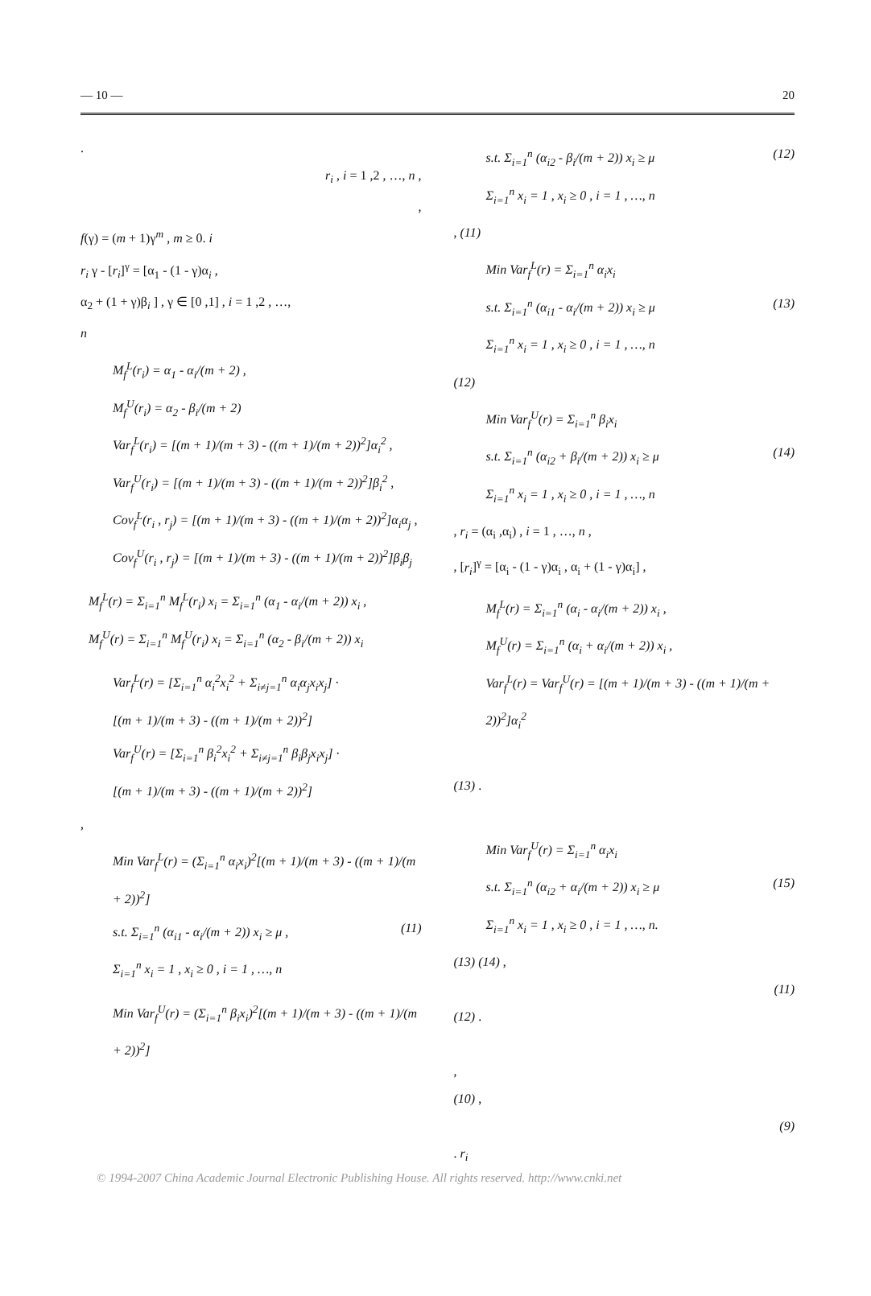— 10 — 20
.
r<sub>i</sub> , i = 1 ,2 , …, n ,
,
f(γ) = (m + 1)γ<sup>m</sup> , m ≥ 0. i
r<sub>i</sub> γ - [r<sub>i</sub>]<sup>γ</sup> = [α<sub>1</sub> - (1 - γ)α<sub>i</sub> ,
α<sub>2</sub> + (1 + γ)β<sub>i</sub> ] , γ ∈ [0 ,1] , i = 1 ,2 , …,
n
M<sub>f</sub><sup>L</sup>(r<sub>i</sub>) = α<sub>1</sub> - α<sub>i</sub>/(m + 2) ,
M<sub>f</sub><sup>U</sup>(r<sub>i</sub>) = α<sub>2</sub> - β<sub>i</sub>/(m + 2)
Var<sub>f</sub><sup>L</sup>(r<sub>i</sub>) = [(m + 1)/(m + 3) - ((m + 1)/(m + 2))<sup>2</sup>]α<sub>i</sub><sup>2</sup> ,
Var<sub>f</sub><sup>U</sup>(r<sub>i</sub>) = [(m + 1)/(m + 3) - ((m + 1)/(m + 2))<sup>2</sup>]β<sub>i</sub><sup>2</sup> ,
Cov<sub>f</sub><sup>L</sup>(r<sub>i</sub> , r<sub>j</sub>) = [(m + 1)/(m + 3) - ((m + 1)/(m + 2))<sup>2</sup>]α<sub>i</sub>α<sub>j</sub> ,
Cov<sub>f</sub><sup>U</sup>(r<sub>i</sub> , r<sub>j</sub>) = [(m + 1)/(m + 3) - ((m + 1)/(m + 2))<sup>2</sup>]β<sub>i</sub>β<sub>j</sub>
M<sub>f</sub><sup>L</sup>(r) = Σ<sub>i=1</sub><sup>n</sup> M<sub>f</sub><sup>L</sup>(r<sub>i</sub>) x<sub>i</sub> = Σ<sub>i=1</sub><sup>n</sup> (α<sub>1</sub> - α<sub>i</sub>/(m + 2)) x<sub>i</sub> ,
M<sub>f</sub><sup>U</sup>(r) = Σ<sub>i=1</sub><sup>n</sup> M<sub>f</sub><sup>U</sup>(r<sub>i</sub>) x<sub>i</sub> = Σ<sub>i=1</sub><sup>n</sup> (α<sub>2</sub> - β<sub>i</sub>/(m + 2)) x<sub>i</sub>
Var<sub>f</sub><sup>L</sup>(r) = [Σ<sub>i=1</sub><sup>n</sup> α<sub>i</sub><sup>2</sup>x<sub>i</sub><sup>2</sup> + Σ<sub>i≠j=1</sub><sup>n</sup> α<sub>i</sub>α<sub>j</sub>x<sub>i</sub>x<sub>j</sub>] ·
[(m + 1)/(m + 3) - ((m + 1)/(m + 2))<sup>2</sup>]
Var<sub>f</sub><sup>U</sup>(r) = [Σ<sub>i=1</sub><sup>n</sup> β<sub>i</sub><sup>2</sup>x<sub>i</sub><sup>2</sup> + Σ<sub>i≠j=1</sub><sup>n</sup> β<sub>i</sub>β<sub>j</sub>x<sub>i</sub>x<sub>j</sub>] ·
[(m + 1)/(m + 3) - ((m + 1)/(m + 2))<sup>2</sup>]
,
Min Var<sub>f</sub><sup>L</sup>(r) = (Σ<sub>i=1</sub><sup>n</sup> α<sub>i</sub>x<sub>i</sub>)<sup>2</sup>[(m + 1)/(m + 3) - ((m + 1)/(m + 2))<sup>2</sup>]
s.t. Σ<sub>i=1</sub><sup>n</sup> (α<sub>i1</sub> - α<sub>i</sub>/(m + 2)) x<sub>i</sub> ≥ μ , (11)
Σ<sub>i=1</sub><sup>n</sup> x<sub>i</sub> = 1 , x<sub>i</sub> ≥ 0 , i = 1 , …, n
Min Var<sub>f</sub><sup>U</sup>(r) = (Σ<sub>i=1</sub><sup>n</sup> β<sub>i</sub>x<sub>i</sub>)<sup>2</sup>[(m + 1)/(m + 3) - ((m + 1)/(m + 2))<sup>2</sup>]
s.t. Σ<sub>i=1</sub><sup>n</sup> (α<sub>i2</sub> - β<sub>i</sub>/(m + 2)) x<sub>i</sub> ≥ μ (12)
Σ<sub>i=1</sub><sup>n</sup> x<sub>i</sub> = 1 , x<sub>i</sub> ≥ 0 , i = 1 , …, n
, (11)
Min Var<sub>f</sub><sup>L</sup>(r) = Σ<sub>i=1</sub><sup>n</sup> α<sub>i</sub>x<sub>i</sub>
s.t. Σ<sub>i=1</sub><sup>n</sup> (α<sub>i1</sub> - α<sub>i</sub>/(m + 2)) x<sub>i</sub> ≥ μ (13)
Σ<sub>i=1</sub><sup>n</sup> x<sub>i</sub> = 1 , x<sub>i</sub> ≥ 0 , i = 1 , …, n
(12)
Min Var<sub>f</sub><sup>U</sup>(r) = Σ<sub>i=1</sub><sup>n</sup> β<sub>i</sub>x<sub>i</sub>
s.t. Σ<sub>i=1</sub><sup>n</sup> (α<sub>i2</sub> + β<sub>i</sub>/(m + 2)) x<sub>i</sub> ≥ μ (14)
Σ<sub>i=1</sub><sup>n</sup> x<sub>i</sub> = 1 , x<sub>i</sub> ≥ 0 , i = 1 , …, n
, r<sub>i</sub> = (α<sub>i</sub> ,α<sub>i</sub>) , i = 1 , …, n ,
, [r<sub>i</sub>]<sup>γ</sup> = [α<sub>i</sub> - (1 - γ)α<sub>i</sub> , α<sub>i</sub> + (1 - γ)α<sub>i</sub>] ,
M<sub>f</sub><sup>L</sup>(r) = Σ<sub>i=1</sub><sup>n</sup> (α<sub>i</sub> - α<sub>i</sub>/(m + 2)) x<sub>i</sub> ,
M<sub>f</sub><sup>U</sup>(r) = Σ<sub>i=1</sub><sup>n</sup> (α<sub>i</sub> + α<sub>i</sub>/(m + 2)) x<sub>i</sub> ,
Var<sub>f</sub><sup>L</sup>(r) = Var<sub>f</sub><sup>U</sup>(r) = [(m + 1)/(m + 3) - ((m + 1)/(m + 2))<sup>2</sup>]α<sub>i</sub><sup>2</sup>
(13) .
Min Var<sub>f</sub><sup>U</sup>(r) = Σ<sub>i=1</sub><sup>n</sup> α<sub>i</sub>x<sub>i</sub>
s.t. Σ<sub>i=1</sub><sup>n</sup> (α<sub>i2</sub> + α<sub>i</sub>/(m + 2)) x<sub>i</sub> ≥ μ (15)
Σ<sub>i=1</sub><sup>n</sup> x<sub>i</sub> = 1 , x<sub>i</sub> ≥ 0 , i = 1 , …, n.
(13) (14) ,
(11)
(12) .
,
(10) ,
(9)
. r<sub>i</sub>
© 1994-2007 China Academic Journal Electronic Publishing House. All rights reserved. http://www.cnki.net